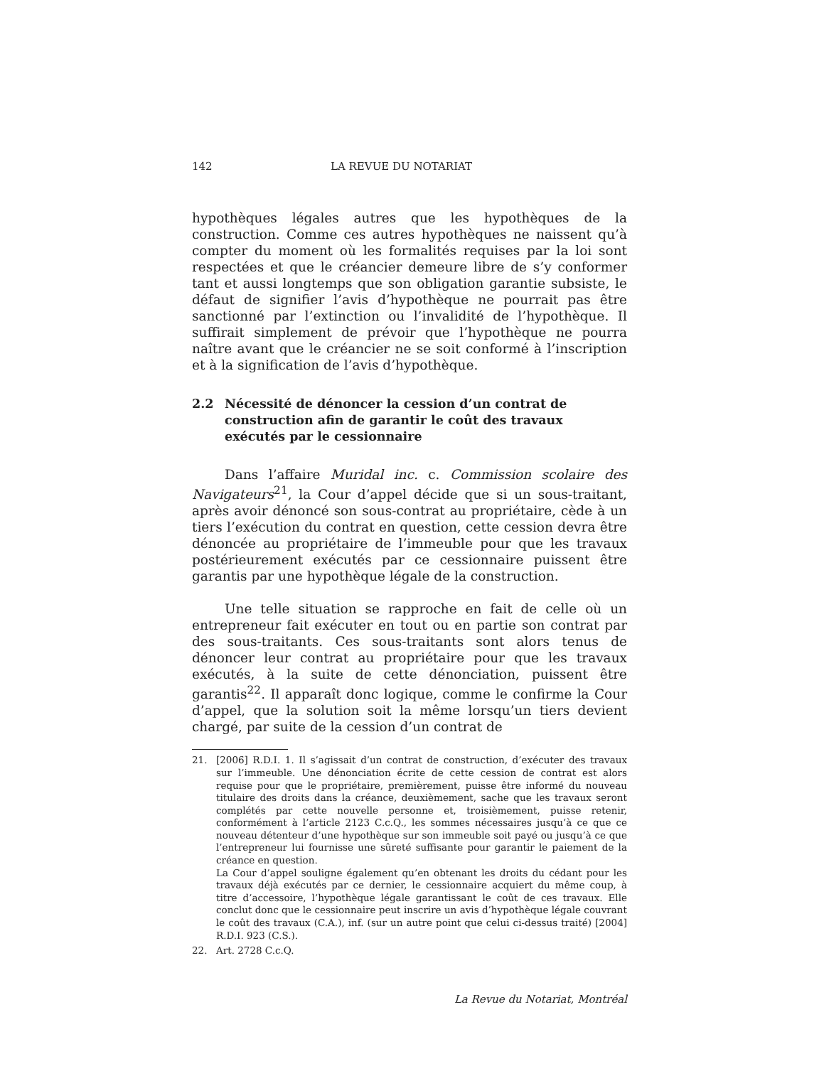142 LA REVUE DU NOTARIAT
hypothèques légales autres que les hypothèques de la construction. Comme ces autres hypothèques ne naissent qu’à compter du moment où les formalités requises par la loi sont respectées et que le créancier demeure libre de s’y conformer tant et aussi longtemps que son obligation garantie subsiste, le défaut de signifier l’avis d’hypothèque ne pourrait pas être sanctionné par l’extinction ou l’invalidité de l’hypothèque. Il suffirait simplement de prévoir que l’hypothèque ne pourra naître avant que le créancier ne se soit conformé à l’inscription et à la signification de l’avis d’hypothèque.
2.2 Nécessité de dénoncer la cession d’un contrat de construction afin de garantir le coût des travaux exécutés par le cessionnaire
Dans l’affaire Muridal inc. c. Commission scolaire des Navigateurs<sup>21</sup>, la Cour d’appel décide que si un sous-traitant, après avoir dénoncé son sous-contrat au propriétaire, cède à un tiers l’exécution du contrat en question, cette cession devra être dénoncée au propriétaire de l’immeuble pour que les travaux postérieurement exécutés par ce cessionnaire puissent être garantis par une hypothèque légale de la construction.
Une telle situation se rapproche en fait de celle où un entrepreneur fait exécuter en tout ou en partie son contrat par des sous-traitants. Ces sous-traitants sont alors tenus de dénoncer leur contrat au propriétaire pour que les travaux exécutés, à la suite de cette dénonciation, puissent être garantis<sup>22</sup>. Il apparaît donc logique, comme le confirme la Cour d’appel, que la solution soit la même lorsqu’un tiers devient chargé, par suite de la cession d’un contrat de
21. [2006] R.D.I. 1. Il s’agissait d’un contrat de construction, d’exécuter des travaux sur l’immeuble. Une dénonciation écrite de cette cession de contrat est alors requise pour que le propriétaire, premièrement, puisse être informé du nouveau titulaire des droits dans la créance, deuxièmement, sache que les travaux seront complétés par cette nouvelle personne et, troisièmement, puisse retenir, conformément à l’article 2123 C.c.Q., les sommes nécessaires jusqu’à ce que ce nouveau détenteur d’une hypothèque sur son immeuble soit payé ou jusqu’à ce que l’entrepreneur lui fournisse une sûreté suffisante pour garantir le paiement de la créance en question.
La Cour d’appel souligne également qu’en obtenant les droits du cédant pour les travaux déjà exécutés par ce dernier, le cessionnaire acquiert du même coup, à titre d’accessoire, l’hypothèque légale garantissant le coût de ces travaux. Elle conclut donc que le cessionnaire peut inscrire un avis d’hypothèque légale couvrant le coût des travaux (C.A.), inf. (sur un autre point que celui ci-dessus traité) [2004] R.D.I. 923 (C.S.).
22. Art. 2728 C.c.Q.
La Revue du Notariat, Montréal